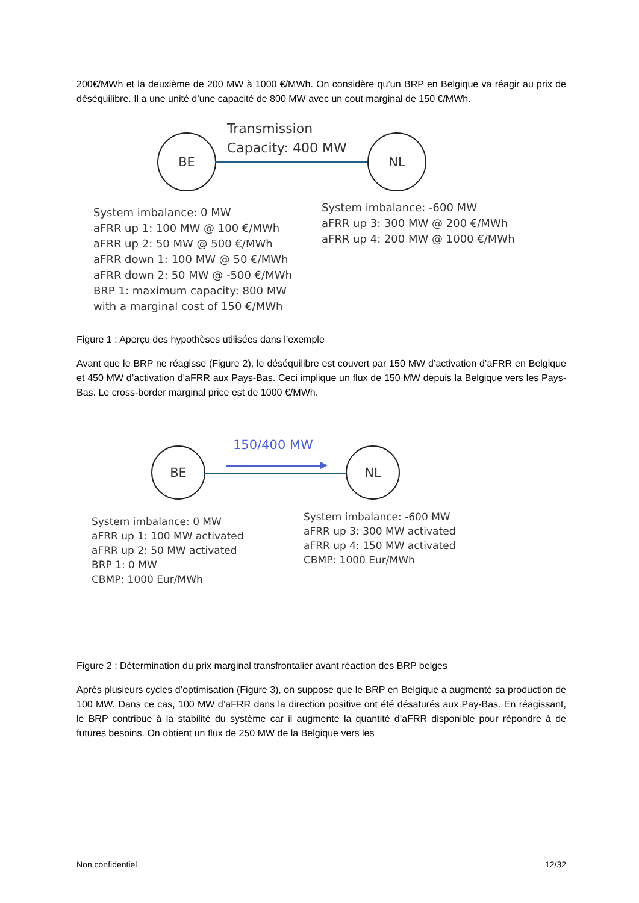200€/MWh et la deuxième de 200 MW à 1000 €/MWh. On considère qu’un BRP en Belgique va réagir au prix de déséquilibre. Il a une unité d’une capacité de 800 MW avec un cout marginal de 150 €/MWh.
Transmission
Capacity: 400 MW
BE NL
System imbalance: 0 MW
aFRR up 1: 100 MW @ 100 €/MWh
aFRR up 2: 50 MW @ 500 €/MWh
aFRR down 1: 100 MW @ 50 €/MWh
aFRR down 2: 50 MW @ -500 €/MWh
BRP 1: maximum capacity: 800 MW
with a marginal cost of 150 €/MWh
System imbalance: -600 MW
aFRR up 3: 300 MW @ 200 €/MWh
aFRR up 4: 200 MW @ 1000 €/MWh
Figure 1 : Aperçu des hypothèses utilisées dans l’exemple
Avant que le BRP ne réagisse (Figure 2), le déséquilibre est couvert par 150 MW d’activation d’aFRR en Belgique et 450 MW d’activation d’aFRR aux Pays-Bas. Ceci implique un flux de 150 MW depuis la Belgique vers les Pays-Bas. Le cross-border marginal price est de 1000 €/MWh.
150/400 MW
BE NL
System imbalance: 0 MW
aFRR up 1: 100 MW activated
aFRR up 2: 50 MW activated
BRP 1: 0 MW
CBMP: 1000 Eur/MWh
System imbalance: -600 MW
aFRR up 3: 300 MW activated
aFRR up 4: 150 MW activated
CBMP: 1000 Eur/MWh
Figure 2 : Détermination du prix marginal transfrontalier avant réaction des BRP belges
Après plusieurs cycles d’optimisation (Figure 3), on suppose que le BRP en Belgique a augmenté sa production de 100 MW. Dans ce cas, 100 MW d’aFRR dans la direction positive ont été désaturés aux Pay-Bas. En réagissant, le BRP contribue à la stabilité du système car il augmente la quantité d’aFRR disponible pour répondre à de futures besoins. On obtient un flux de 250 MW de la Belgique vers les
Non confidentiel 12/32